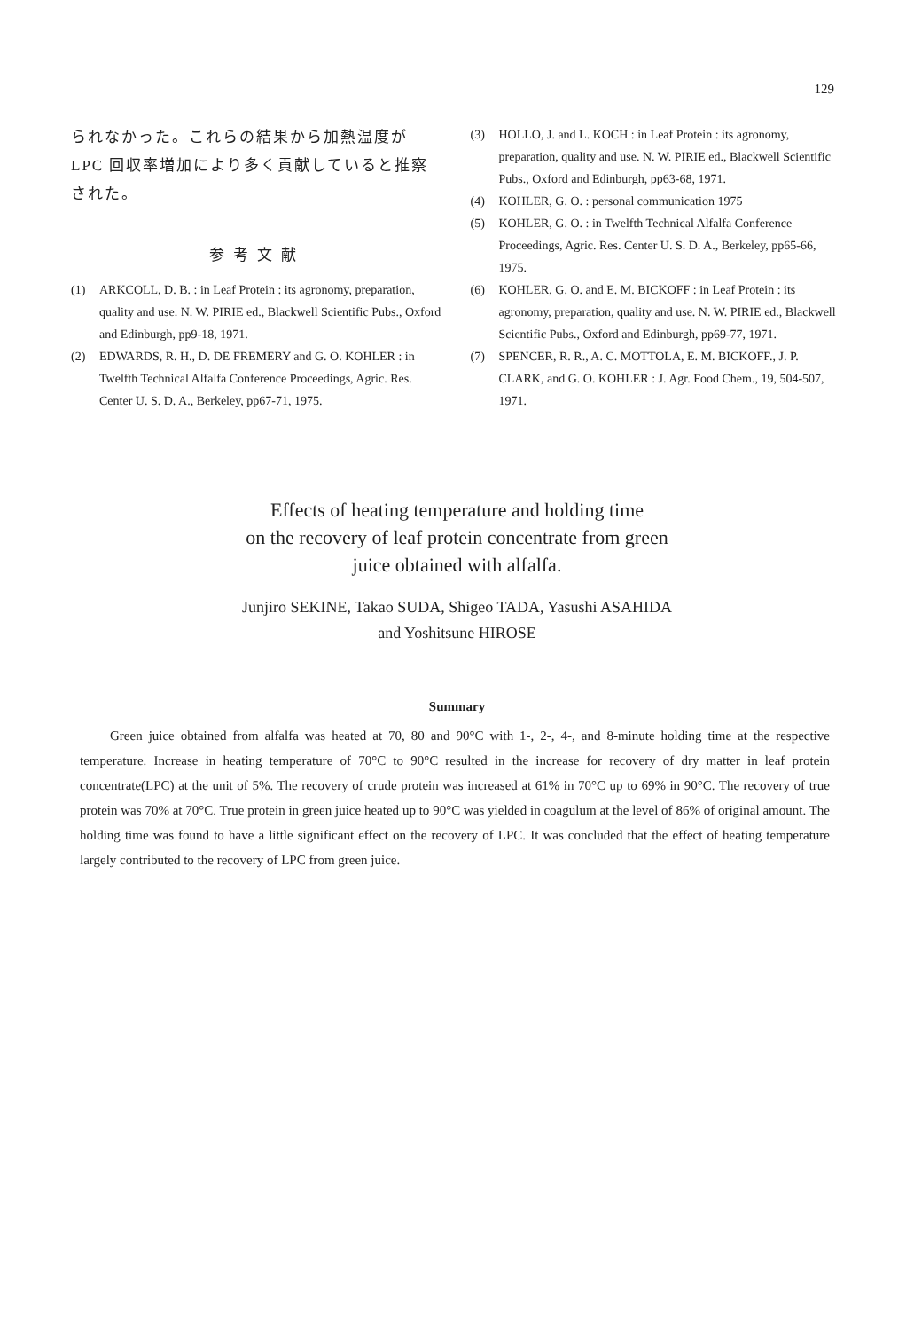129
られなかった。これらの結果から加熱温度が LPC 回収率増加により多く貢献していると推察された。
参考文献
(1) ARKCOLL, D. B. : in Leaf Protein : its agronomy, preparation, quality and use. N. W. PIRIE ed., Blackwell Scientific Pubs., Oxford and Edinburgh, pp9-18, 1971.
(2) EDWARDS, R. H., D. DE FREMERY and G. O. KOHLER : in Twelfth Technical Alfalfa Conference Proceedings, Agric. Res. Center U. S. D. A., Berkeley, pp67-71, 1975.
(3) HOLLO, J. and L. KOCH : in Leaf Protein : its agronomy, preparation, quality and use. N. W. PIRIE ed., Blackwell Scientific Pubs., Oxford and Edinburgh, pp63-68, 1971.
(4) KOHLER, G. O. : personal communication 1975
(5) KOHLER, G. O. : in Twelfth Technical Alfalfa Conference Proceedings, Agric. Res. Center U. S. D. A., Berkeley, pp65-66, 1975.
(6) KOHLER, G. O. and E. M. BICKOFF : in Leaf Protein : its agronomy, preparation, quality and use. N. W. PIRIE ed., Blackwell Scientific Pubs., Oxford and Edinburgh, pp69-77, 1971.
(7) SPENCER, R. R., A. C. MOTTOLA, E. M. BICKOFF., J. P. CLARK, and G. O. KOHLER : J. Agr. Food Chem., 19, 504-507, 1971.
Effects of heating temperature and holding time
on the recovery of leaf protein concentrate from green
juice obtained with alfalfa.
Junjiro SEKINE, Takao SUDA, Shigeo TADA, Yasushi ASAHIDA
and Yoshitsune HIROSE
Summary
Green juice obtained from alfalfa was heated at 70, 80 and 90°C with 1-, 2-, 4-, and 8-minute holding time at the respective temperature. Increase in heating temperature of 70°C to 90°C resulted in the increase for recovery of dry matter in leaf protein concentrate(LPC) at the unit of 5%. The recovery of crude protein was increased at 61% in 70°C up to 69% in 90°C. The recovery of true protein was 70% at 70°C. True protein in green juice heated up to 90°C was yielded in coagulum at the level of 86% of original amount. The holding time was found to have a little significant effect on the recovery of LPC. It was concluded that the effect of heating temperature largely contributed to the recovery of LPC from green juice.